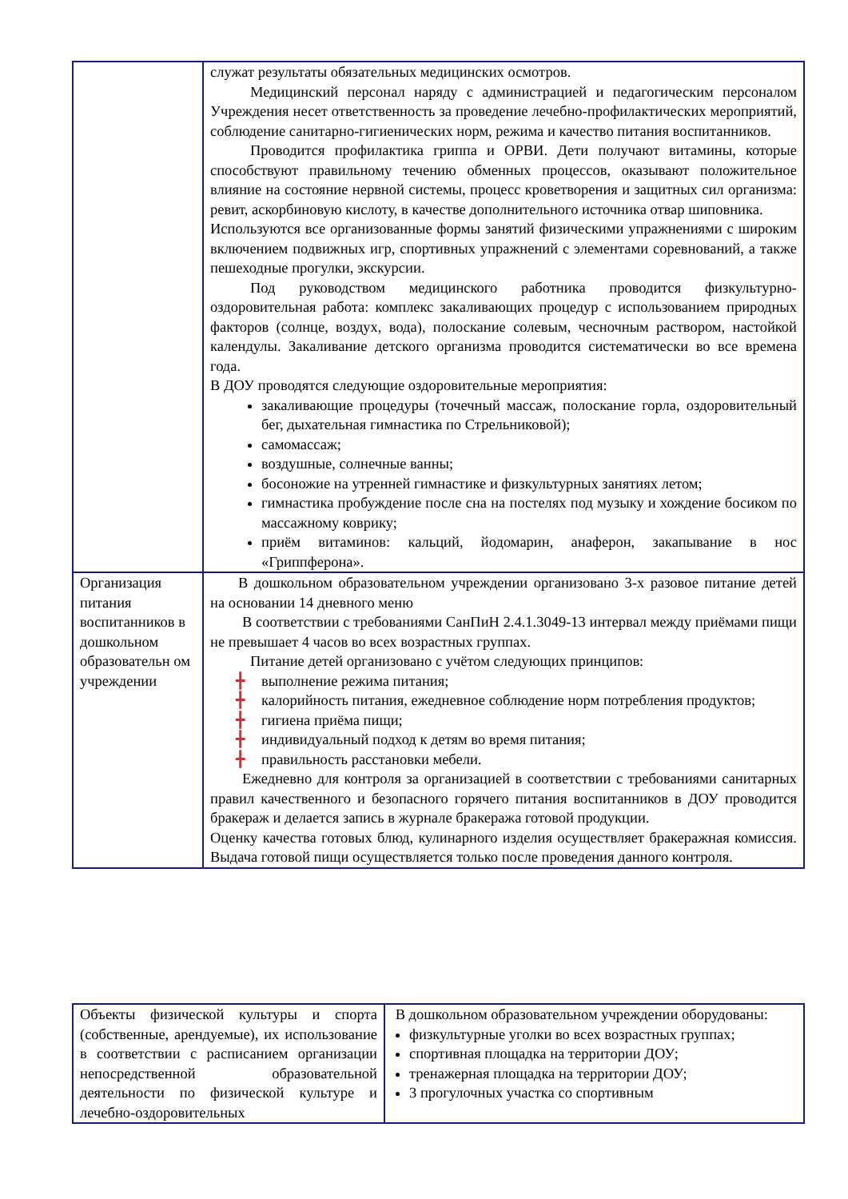| | служат результаты обязательных медицинских осмотров. Медицинский персонал наряду с администрацией и педагогическим персоналом Учреждения несет ответственность за проведение лечебно-профилактических мероприятий, соблюдение санитарно-гигиенических норм, режима и качество питания воспитанников. Проводится профилактика гриппа и ОРВИ. Дети получают витамины, которые способствуют правильному течению обменных процессов, оказывают положительное влияние на состояние нервной системы, процесс кроветворения и защитных сил организма: ревит, аскорбиновую кислоту, в качестве дополнительного источника отвар шиповника. Используются все организованные формы занятий физическими упражнениями с широким включением подвижных игр, спортивных упражнений с элементами соревнований, а также пешеходные прогулки, экскурсии. Под руководством медицинского работника проводится физкультурно-оздоровительная работа: комплекс закаливающих процедур с использованием природных факторов (солнце, воздух, вода), полоскание солевым, чесночным раствором, настойкой календулы. Закаливание детского организма проводится систематически во все времена года. В ДОУ проводятся следующие оздоровительные мероприятия: закаливающие процедуры (точечный массаж, полоскание горла, оздоровительный бег, дыхательная гимнастика по Стрельниковой); самомассаж; воздушные, солнечные ванны; босоножие на утренней гимнастике и физкультурных занятиях летом; гимнастика пробуждение после сна на постелях под музыку и хождение босиком по массажному коврику; приём витаминов: кальций, йодомарин, анаферон, закапывание в нос «Гриппферона». |
| Организация питания воспитанников в дошкольном образовательн ом учреждении | В дошкольном образовательном учреждении организовано 3-х разовое питание детей на основании 14 дневного меню В соответствии с требованиями СанПиН 2.4.1.3049-13 интервал между приёмами пищи не превышает 4 часов во всех возрастных группах. Питание детей организовано с учётом следующих принципов: ╋ выполнение режима питания; ╋ калорийность питания, ежедневное соблюдение норм потребления продуктов; ╋ гигиена приёма пищи; ╋ индивидуальный подход к детям во время питания; ╋ правильность расстановки мебели. Ежедневно для контроля за организацией в соответствии с требованиями санитарных правил качественного и безопасного горячего питания воспитанников в ДОУ проводится бракераж и делается запись в журнале бракеража готовой продукции. Оценку качества готовых блюд, кулинарного изделия осуществляет бракеражная комиссия. Выдача готовой пищи осуществляется только после проведения данного контроля. |
| Объекты физической культуры и спорта (собственные, арендуемые), их использование в соответствии с расписанием организации непосредственной образовательной деятельности по физической культуре и лечебно-оздоровительных | В дошкольном образовательном учреждении оборудованы: физкультурные уголки во всех возрастных группах; спортивная площадка на территории ДОУ; тренажерная площадка на территории ДОУ; 3 прогулочных участка со спортивным |